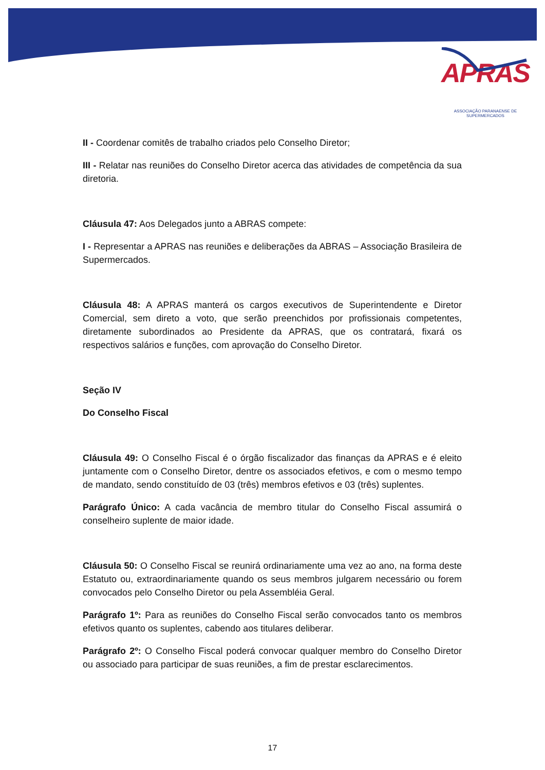APRAS
ASSOCIAÇÃO PARANAENSE DE SUPERMERCADOS
II - Coordenar comitês de trabalho criados pelo Conselho Diretor;
III - Relatar nas reuniões do Conselho Diretor acerca das atividades de competência da sua diretoria.
Cláusula 47: Aos Delegados junto a ABRAS compete:
I - Representar a APRAS nas reuniões e deliberações da ABRAS – Associação Brasileira de Supermercados.
Cláusula 48: A APRAS manterá os cargos executivos de Superintendente e Diretor Comercial, sem direto a voto, que serão preenchidos por profissionais competentes, diretamente subordinados ao Presidente da APRAS, que os contratará, fixará os respectivos salários e funções, com aprovação do Conselho Diretor.
Seção IV
Do Conselho Fiscal
Cláusula 49: O Conselho Fiscal é o órgão fiscalizador das finanças da APRAS e é eleito juntamente com o Conselho Diretor, dentre os associados efetivos, e com o mesmo tempo de mandato, sendo constituído de 03 (três) membros efetivos e 03 (três) suplentes.
Parágrafo Único: A cada vacância de membro titular do Conselho Fiscal assumirá o conselheiro suplente de maior idade.
Cláusula 50: O Conselho Fiscal se reunirá ordinariamente uma vez ao ano, na forma deste Estatuto ou, extraordinariamente quando os seus membros julgarem necessário ou forem convocados pelo Conselho Diretor ou pela Assembléia Geral.
Parágrafo 1º: Para as reuniões do Conselho Fiscal serão convocados tanto os membros efetivos quanto os suplentes, cabendo aos titulares deliberar.
Parágrafo 2º: O Conselho Fiscal poderá convocar qualquer membro do Conselho Diretor ou associado para participar de suas reuniões, a fim de prestar esclarecimentos.
17